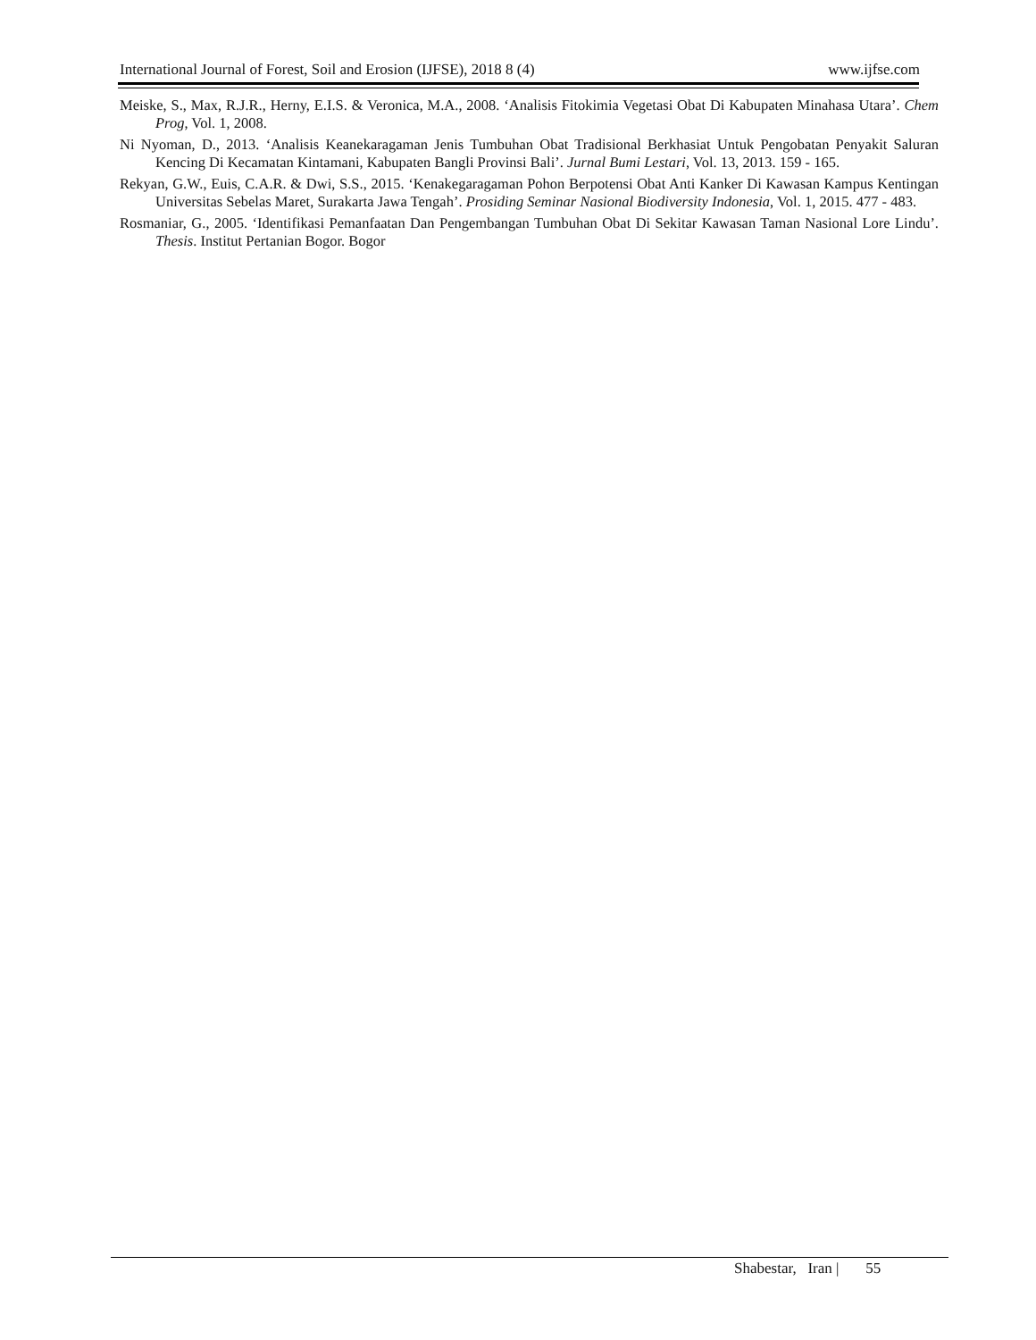International Journal of Forest, Soil and Erosion (IJFSE), 2018 8 (4) www.ijfse.com
Meiske, S., Max, R.J.R., Herny, E.I.S. & Veronica, M.A., 2008. ‘Analisis Fitokimia Vegetasi Obat Di Kabupaten Minahasa Utara’. Chem Prog, Vol. 1, 2008.
Ni Nyoman, D., 2013. ‘Analisis Keanekaragaman Jenis Tumbuhan Obat Tradisional Berkhasiat Untuk Pengobatan Penyakit Saluran Kencing Di Kecamatan Kintamani, Kabupaten Bangli Provinsi Bali’. Jurnal Bumi Lestari, Vol. 13, 2013. 159 - 165.
Rekyan, G.W., Euis, C.A.R. & Dwi, S.S., 2015. ‘Kenakegaragaman Pohon Berpotensi Obat Anti Kanker Di Kawasan Kampus Kentingan Universitas Sebelas Maret, Surakarta Jawa Tengah’. Prosiding Seminar Nasional Biodiversity Indonesia, Vol. 1, 2015. 477 - 483.
Rosmaniar, G., 2005. ‘Identifikasi Pemanfaatan Dan Pengembangan Tumbuhan Obat Di Sekitar Kawasan Taman Nasional Lore Lindu’. Thesis. Institut Pertanian Bogor. Bogor
Shabestar, Iran | 55